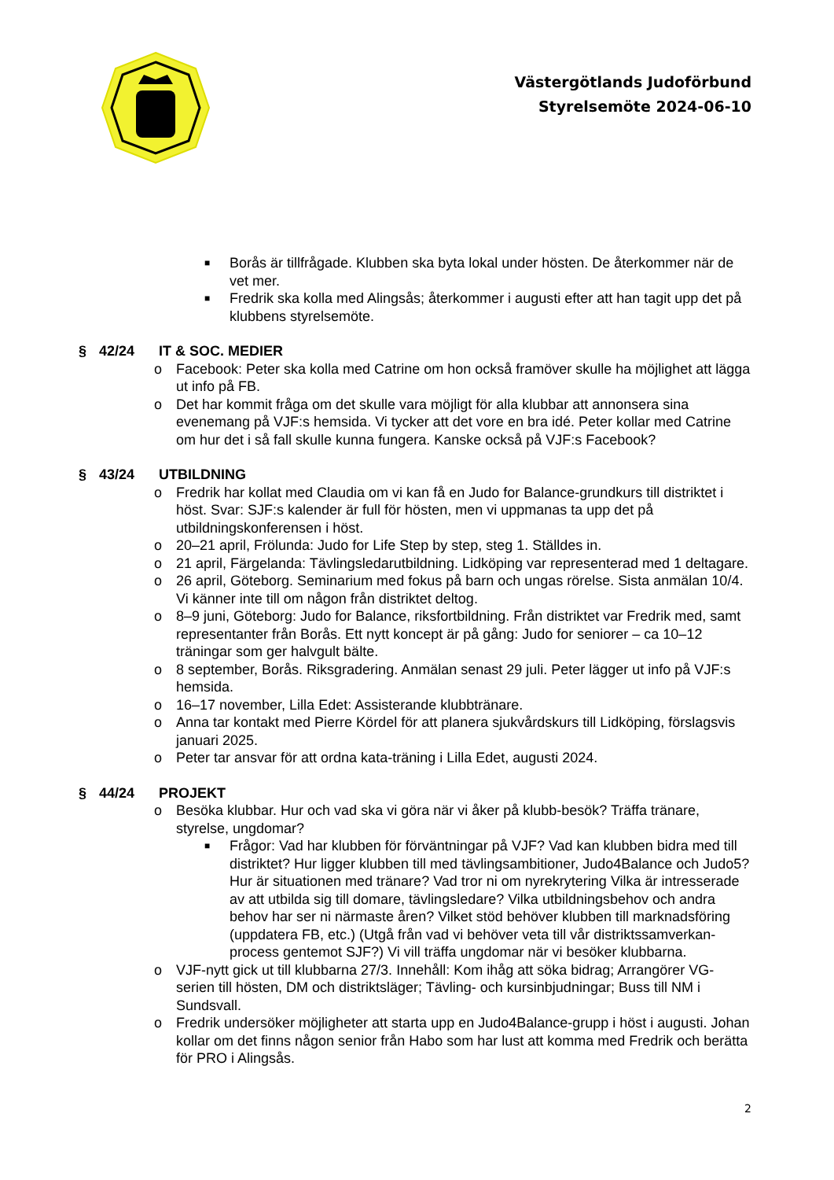Västergötlands Judoförbund
Styrelsemöte 2024-06-10
■ Borås är tillfrågade. Klubben ska byta lokal under hösten. De återkommer när de vet mer.
■ Fredrik ska kolla med Alingsås; återkommer i augusti efter att han tagit upp det på klubbens styrelsemöte.
§ 42/24 IT & SOC. MEDIER
o Facebook: Peter ska kolla med Catrine om hon också framöver skulle ha möjlighet att lägga ut info på FB.
o Det har kommit fråga om det skulle vara möjligt för alla klubbar att annonsera sina evenemang på VJF:s hemsida. Vi tycker att det vore en bra idé. Peter kollar med Catrine om hur det i så fall skulle kunna fungera. Kanske också på VJF:s Facebook?
§ 43/24 UTBILDNING
o Fredrik har kollat med Claudia om vi kan få en Judo for Balance-grundkurs till distriktet i höst. Svar: SJF:s kalender är full för hösten, men vi uppmanas ta upp det på utbildningskonferensen i höst.
o 20–21 april, Frölunda: Judo for Life Step by step, steg 1. Ställdes in.
o 21 april, Färgelanda: Tävlingsledarutbildning. Lidköping var representerad med 1 deltagare.
o 26 april, Göteborg. Seminarium med fokus på barn och ungas rörelse. Sista anmälan 10/4. Vi känner inte till om någon från distriktet deltog.
o 8–9 juni, Göteborg: Judo for Balance, riksfortbildning. Från distriktet var Fredrik med, samt representanter från Borås. Ett nytt koncept är på gång: Judo for seniorer – ca 10–12 träningar som ger halvgult bälte.
o 8 september, Borås. Riksgradering. Anmälan senast 29 juli. Peter lägger ut info på VJF:s hemsida.
o 16–17 november, Lilla Edet: Assisterande klubbtränare.
o Anna tar kontakt med Pierre Kördel för att planera sjukvårdskurs till Lidköping, förslagsvis januari 2025.
o Peter tar ansvar för att ordna kata-träning i Lilla Edet, augusti 2024.
§ 44/24 PROJEKT
o Besöka klubbar. Hur och vad ska vi göra när vi åker på klubb-besök? Träffa tränare, styrelse, ungdomar?
■ Frågor: Vad har klubben för förväntningar på VJF? Vad kan klubben bidra med till distriktet? Hur ligger klubben till med tävlingsambitioner, Judo4Balance och Judo5? Hur är situationen med tränare? Vad tror ni om nyrekrytering Vilka är intresserade av att utbilda sig till domare, tävlingsledare? Vilka utbildningsbehov och andra behov har ser ni närmaste åren? Vilket stöd behöver klubben till marknadsföring (uppdatera FB, etc.) (Utgå från vad vi behöver veta till vår distriktssamverkan-process gentemot SJF?) Vi vill träffa ungdomar när vi besöker klubbarna.
o VJF-nytt gick ut till klubbarna 27/3. Innehåll: Kom ihåg att söka bidrag; Arrangörer VG-serien till hösten, DM och distriktsläger; Tävling- och kursinbjudningar; Buss till NM i Sundsvall.
o Fredrik undersöker möjligheter att starta upp en Judo4Balance-grupp i höst i augusti. Johan kollar om det finns någon senior från Habo som har lust att komma med Fredrik och berätta för PRO i Alingsås.
2